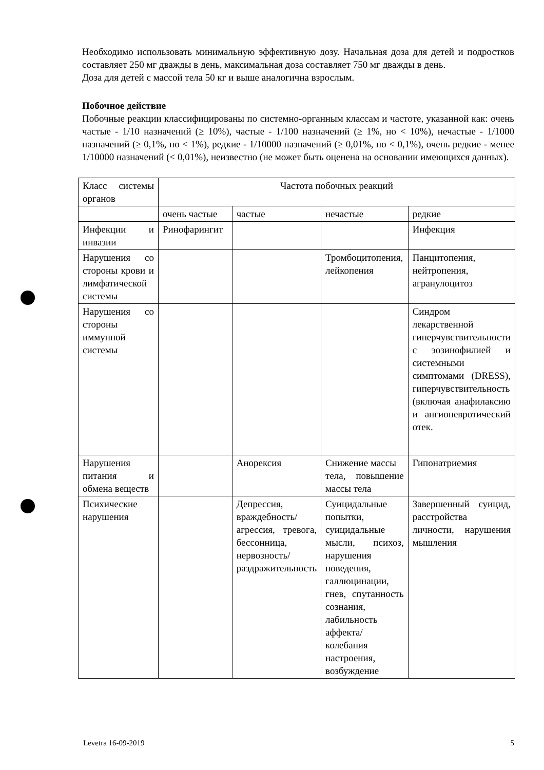Необходимо использовать минимальную эффективную дозу. Начальная доза для детей и подростков составляет 250 мг дважды в день, максимальная доза составляет 750 мг дважды в день.
Доза для детей с массой тела 50 кг и выше аналогична взрослым.
Побочное действие
Побочные реакции классифицированы по системно-органным классам и частоте, указанной как: очень частые - 1/10 назначений (≥ 10%), частые - 1/100 назначений (≥ 1%, но < 10%), нечастые - 1/1000 назначений (≥ 0,1%, но < 1%), редкие - 1/10000 назначений (≥ 0,01%, но < 0,1%), очень редкие - менее 1/10000 назначений (< 0,01%), неизвестно (не может быть оценена на основании имеющихся данных).
| Класс системы органов | Частота побочных реакций | | | |
| | очень частые | частые | нечастые | редкие |
| Инфекции и инвазии | Ринофарингит | | | Инфекция |
| Нарушения со стороны крови и лимфатической системы | | | Тромбоцитопения, лейкопения | Панцитопения, нейтропения, агранулоцитоз |
| Нарушения со стороны иммунной системы | | | | Синдром лекарственной гиперчувствительности с эозинофилией и системными симптомами (DRESS), гиперчувствительность (включая анафилаксию и ангионевротический отек. |
| Нарушения питания и обмена веществ | | Анорексия | Снижение массы тела, повышение массы тела | Гипонатриемия |
| Психические нарушения | | Депрессия, враждебность/ агрессия, тревога, бессонница, нервозность/ раздражительность | Суицидальные попытки, суицидальные мысли, психоз, нарушения поведения, галлюцинации, гнев, спутанность сознания, лабильность аффекта/ колебания настроения, возбуждение | Завершенный суицид, расстройства личности, нарушения мышления |
Levetra 16-09-2019 5